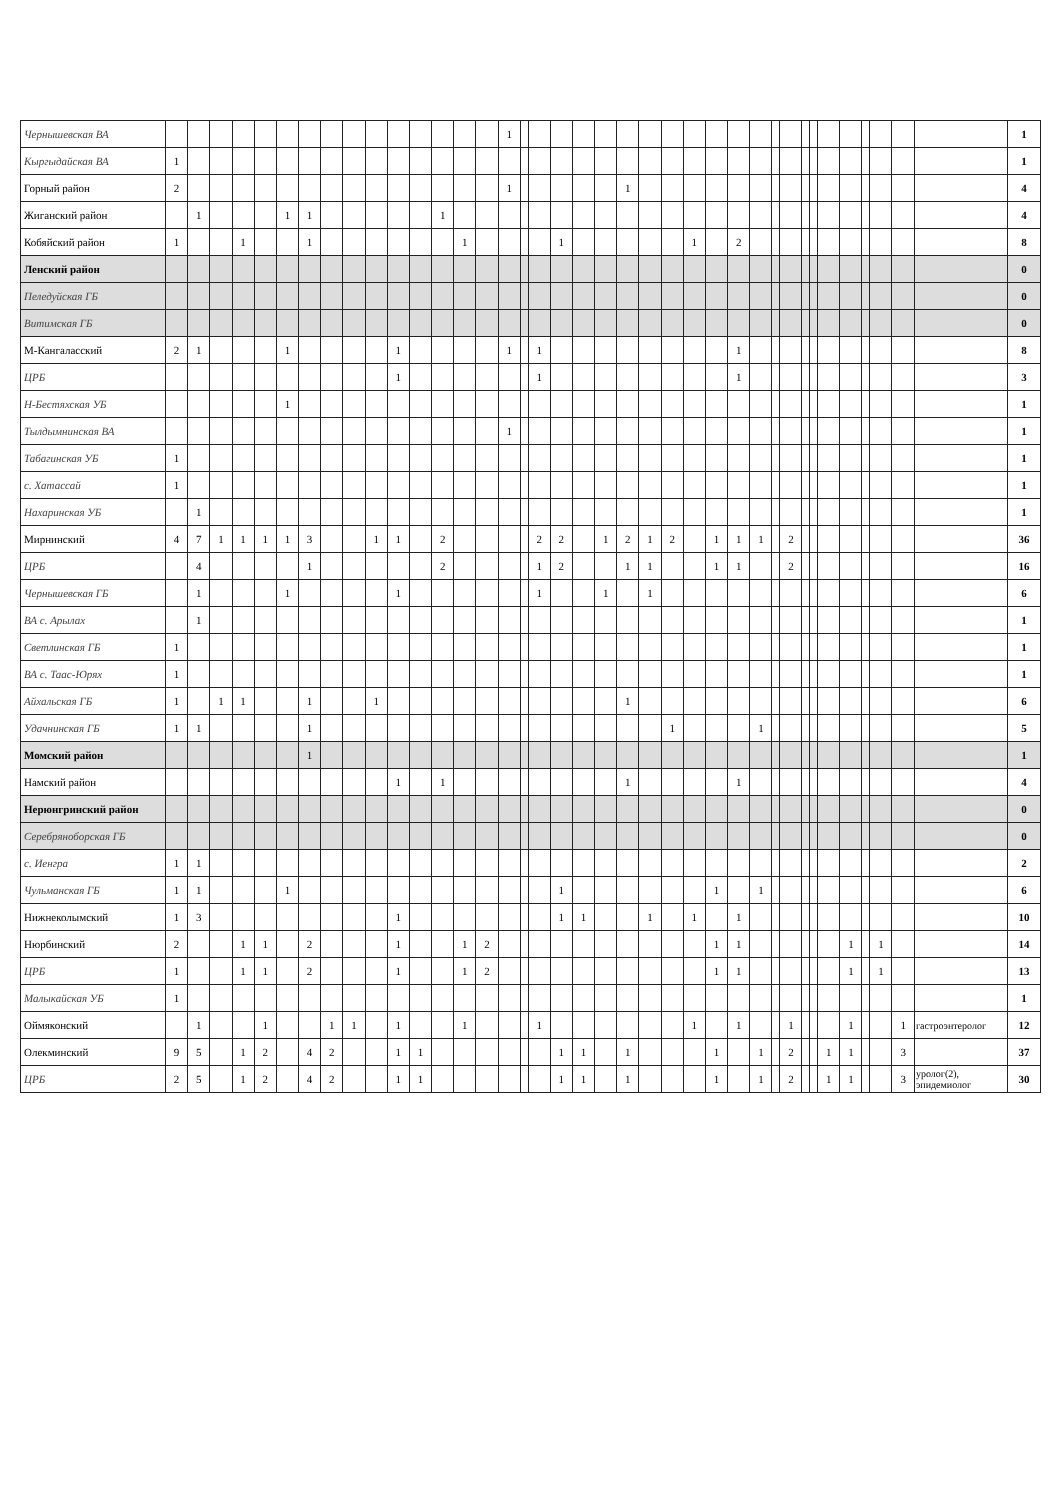| Чернышевская ВА | | | | | | | | | | | | | | | | 1 | | | | | | | | | | | | | | | | | | | | | | | 1 |
| Кыргыдайская ВА | 1 | | | | | | | | | | | | | | | | | | | | | | | | | | | | | | | | | | | | | | 1 |
| Горный район | 2 | | | | | | | | | | | | | | | 1 | | | | | | 1 | | | | | | | | | | | | | | | | | 4 |
| Жиганский район | | 1 | | | | 1 | 1 | | | | | | 1 | | | | | | | | | | | | | | | | | | | | | | | | | | 4 |
| Кобяйский район | 1 | | | 1 | | | 1 | | | | | | | 1 | | | | | 1 | | | | | | 1 | | 2 | | | | | | | | | | | | 8 |
| Ленский район | | | | | | | | | | | | | | | | | | | | | | | | | | | | | | | | | | | | | | | 0 |
| Пеледуйская ГБ | | | | | | | | | | | | | | | | | | | | | | | | | | | | | | | | | | | | | | | 0 |
| Витимская ГБ | | | | | | | | | | | | | | | | | | | | | | | | | | | | | | | | | | | | | | | 0 |
| М-Кангаласский | 2 | 1 | | | | 1 | | | | | 1 | | | | | 1 | | 1 | | | | | | | | | 1 | | | | | | | | | | | | 8 |
| ЦРБ | | | | | | | | | | | 1 | | | | | | | 1 | | | | | | | | | 1 | | | | | | | | | | | | 3 |
| Н-Бестяхская УБ | | | | | | 1 | | | | | | | | | | | | | | | | | | | | | | | | | | | | | | | | | 1 |
| Тылдымнинская ВА | | | | | | | | | | | | | | | | 1 | | | | | | | | | | | | | | | | | | | | | | | 1 |
| Табагинская УБ | 1 | | | | | | | | | | | | | | | | | | | | | | | | | | | | | | | | | | | | | | 1 |
| с. Хатассай | 1 | | | | | | | | | | | | | | | | | | | | | | | | | | | | | | | | | | | | | | 1 |
| Нахаринская УБ | | 1 | | | | | | | | | | | | | | | | | | | | | | | | | | | | | | | | | | | | | 1 |
| Мирнинский | 4 | 7 | 1 | 1 | 1 | 1 | 3 | | | 1 | 1 | | 2 | | | | | 2 | 2 | | 1 | 2 | 1 | 2 | | 1 | 1 | 1 | | 2 | | | | | | | | | 36 |
| ЦРБ | | 4 | | | | | 1 | | | | | | 2 | | | | | 1 | 2 | | | 1 | 1 | | | 1 | 1 | | | 2 | | | | | | | | | 16 |
| Чернышевская ГБ | | 1 | | | | 1 | | | | | 1 | | | | | | | 1 | | | 1 | | 1 | | | | | | | | | | | | | | | | 6 |
| ВА с. Арылах | | 1 | | | | | | | | | | | | | | | | | | | | | | | | | | | | | | | | | | | | | 1 |
| Светлинская ГБ | 1 | | | | | | | | | | | | | | | | | | | | | | | | | | | | | | | | | | | | | | 1 |
| ВА с. Таас-Юрях | 1 | | | | | | | | | | | | | | | | | | | | | | | | | | | | | | | | | | | | | | 1 |
| Айхальская ГБ | 1 | | 1 | 1 | | | 1 | | | 1 | | | | | | | | | | | | 1 | | | | | | | | | | | | | | | | | 6 |
| Удачнинская ГБ | 1 | 1 | | | | | 1 | | | | | | | | | | | | | | | | | 1 | | | | 1 | | | | | | | | | | | 5 |
| Момский район | | | | | | | 1 | | | | | | | | | | | | | | | | | | | | | | | | | | | | | | | | 1 |
| Намский район | | | | | | | | | | | 1 | | 1 | | | | | | | | | 1 | | | | | 1 | | | | | | | | | | | | 4 |
| Нерюнгринский район | | | | | | | | | | | | | | | | | | | | | | | | | | | | | | | | | | | | | | | 0 |
| Серебряноборская ГБ | | | | | | | | | | | | | | | | | | | | | | | | | | | | | | | | | | | | | | | 0 |
| с. Иенгра | 1 | 1 | | | | | | | | | | | | | | | | | | | | | | | | | | | | | | | | | | | | | 2 |
| Чульманская ГБ | 1 | 1 | | | | 1 | | | | | | | | | | | | | 1 | | | | | | | 1 | | 1 | | | | | | | | | | | 6 |
| Нижнеколымский | 1 | 3 | | | | | | | | | 1 | | | | | | | | 1 | 1 | | | 1 | | 1 | | 1 | | | | | | | | | | | | 10 |
| Нюрбинский | 2 | | | 1 | 1 | | 2 | | | | 1 | | | 1 | 2 | | | | | | | | | | | 1 | 1 | | | | | | | 1 | | 1 | | | 14 |
| ЦРБ | 1 | | | 1 | 1 | | 2 | | | | 1 | | | 1 | 2 | | | | | | | | | | | 1 | 1 | | | | | | | 1 | | 1 | | | 13 |
| Малыкайская УБ | 1 | | | | | | | | | | | | | | | | | | | | | | | | | | | | | | | | | | | | | | 1 |
| Оймяконский | | 1 | | | 1 | | | 1 | 1 | | 1 | | | 1 | | | | 1 | | | | | | | 1 | | 1 | | | 1 | | | | 1 | | | 1 | гастроэнтеролог | 12 |
| Олекминский | 9 | 5 | | 1 | 2 | | 4 | 2 | | | 1 | 1 | | | | | | | 1 | 1 | | 1 | | | | 1 | | 1 | | 2 | | | 1 | 1 | | | 3 | | 37 |
| ЦРБ | 2 | 5 | | 1 | 2 | | 4 | 2 | | | 1 | 1 | | | | | | | 1 | 1 | | 1 | | | | 1 | | 1 | | 2 | | | 1 | 1 | | | 3 | уролог(2), эпидемиолог | 30 |